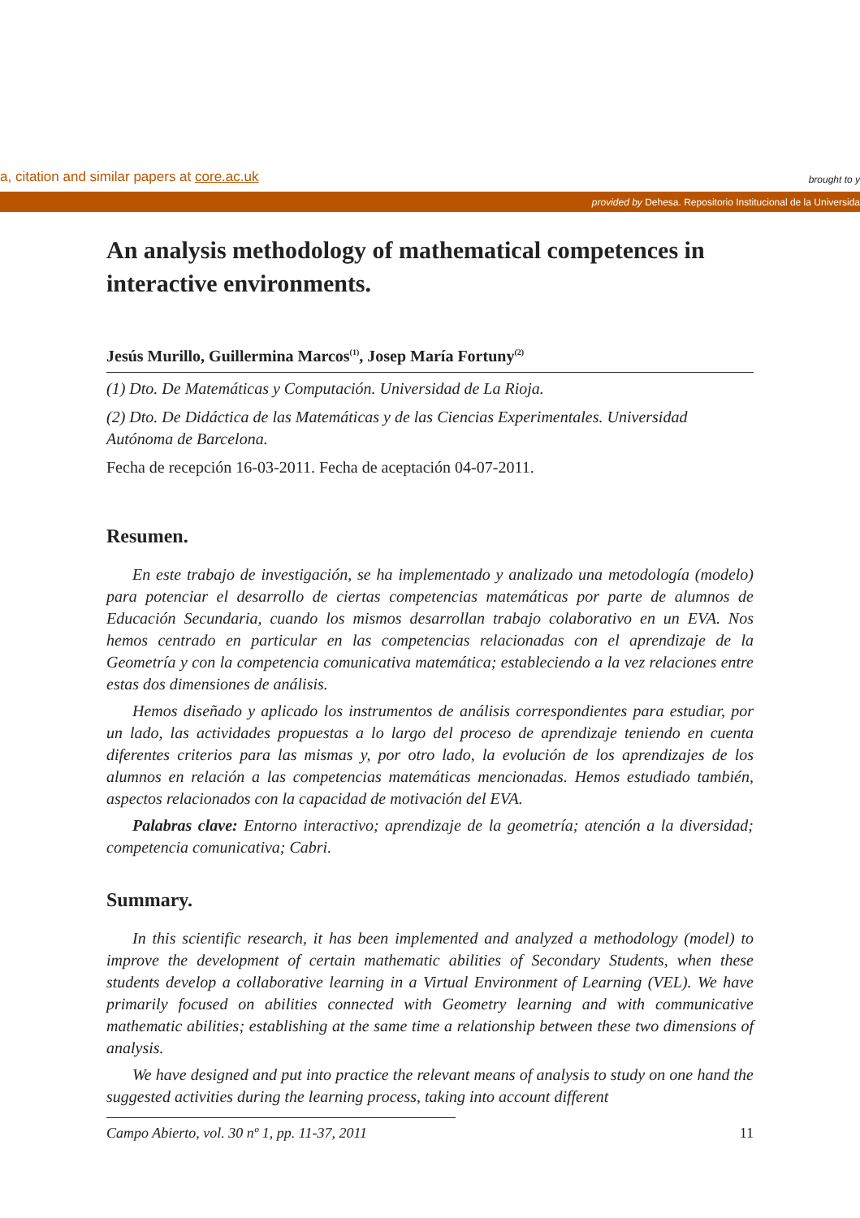a, citation and similar papers at core.ac.uk brought to y
provided by Dehesa. Repositorio Institucional de la Universida
An analysis methodology of mathematical competences in interactive environments.
Jesús Murillo, Guillermina Marcos<sup>(1)</sup>, Josep María Fortuny<sup>(2)</sup>
(1) Dto. De Matemáticas y Computación. Universidad de La Rioja.
(2) Dto. De Didáctica de las Matemáticas y de las Ciencias Experimentales. Universidad Autónoma de Barcelona.
Fecha de recepción 16-03-2011. Fecha de aceptación 04-07-2011.
Resumen.
En este trabajo de investigación, se ha implementado y analizado una metodología (modelo) para potenciar el desarrollo de ciertas competencias matemáticas por parte de alumnos de Educación Secundaria, cuando los mismos desarrollan trabajo colaborativo en un EVA. Nos hemos centrado en particular en las competencias relacionadas con el aprendizaje de la Geometría y con la competencia comunicativa matemática; estableciendo a la vez relaciones entre estas dos dimensiones de análisis.
Hemos diseñado y aplicado los instrumentos de análisis correspondientes para estudiar, por un lado, las actividades propuestas a lo largo del proceso de aprendizaje teniendo en cuenta diferentes criterios para las mismas y, por otro lado, la evolución de los aprendizajes de los alumnos en relación a las competencias matemáticas mencionadas. Hemos estudiado también, aspectos relacionados con la capacidad de motivación del EVA.
Palabras clave: Entorno interactivo; aprendizaje de la geometría; atención a la diversidad; competencia comunicativa; Cabri.
Summary.
In this scientific research, it has been implemented and analyzed a methodology (model) to improve the development of certain mathematic abilities of Secondary Students, when these students develop a collaborative learning in a Virtual Environment of Learning (VEL). We have primarily focused on abilities connected with Geometry learning and with communicative mathematic abilities; establishing at the same time a relationship between these two dimensions of analysis.
We have designed and put into practice the relevant means of analysis to study on one hand the suggested activities during the learning process, taking into account different
Campo Abierto, vol. 30 nº 1, pp. 11-37, 2011
11